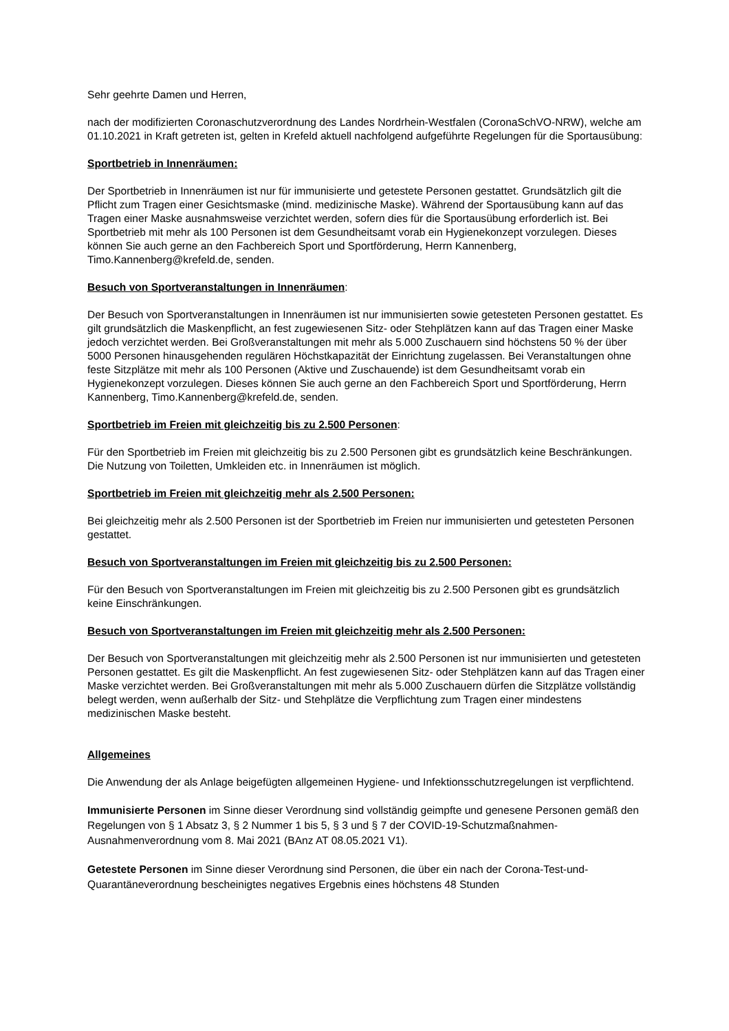Sehr geehrte Damen und Herren,
nach der modifizierten Coronaschutzverordnung des Landes Nordrhein-Westfalen (CoronaSchVO-NRW), welche am 01.10.2021 in Kraft getreten ist, gelten in Krefeld aktuell nachfolgend aufgeführte Regelungen für die Sportausübung:
Sportbetrieb in Innenräumen:
Der Sportbetrieb in Innenräumen ist nur für immunisierte und getestete Personen gestattet. Grundsätzlich gilt die Pflicht zum Tragen einer Gesichtsmaske (mind. medizinische Maske). Während der Sportausübung kann auf das Tragen einer Maske ausnahmsweise verzichtet werden, sofern dies für die Sportausübung erforderlich ist. Bei Sportbetrieb mit mehr als 100 Personen ist dem Gesundheitsamt vorab ein Hygienekonzept vorzulegen. Dieses können Sie auch gerne an den Fachbereich Sport und Sportförderung, Herrn Kannenberg, Timo.Kannenberg@krefeld.de, senden.
Besuch von Sportveranstaltungen in Innenräumen:
Der Besuch von Sportveranstaltungen in Innenräumen ist nur immunisierten sowie getesteten Personen gestattet. Es gilt grundsätzlich die Maskenpflicht, an fest zugewiesenen Sitz- oder Stehplätzen kann auf das Tragen einer Maske jedoch verzichtet werden. Bei Großveranstaltungen mit mehr als 5.000 Zuschauern sind höchstens 50 % der über 5000 Personen hinausgehenden regulären Höchstkapazität der Einrichtung zugelassen. Bei Veranstaltungen ohne feste Sitzplätze mit mehr als 100 Personen (Aktive und Zuschauende) ist dem Gesundheitsamt vorab ein Hygienekonzept vorzulegen. Dieses können Sie auch gerne an den Fachbereich Sport und Sportförderung, Herrn Kannenberg, Timo.Kannenberg@krefeld.de, senden.
Sportbetrieb im Freien mit gleichzeitig bis zu 2.500 Personen:
Für den Sportbetrieb im Freien mit gleichzeitig bis zu 2.500 Personen gibt es grundsätzlich keine Beschränkungen. Die Nutzung von Toiletten, Umkleiden etc. in Innenräumen ist möglich.
Sportbetrieb im Freien mit gleichzeitig mehr als 2.500 Personen:
Bei gleichzeitig mehr als 2.500 Personen ist der Sportbetrieb im Freien nur immunisierten und getesteten Personen gestattet.
Besuch von Sportveranstaltungen im Freien mit gleichzeitig bis zu 2.500 Personen:
Für den Besuch von Sportveranstaltungen im Freien mit gleichzeitig bis zu 2.500 Personen gibt es grundsätzlich keine Einschränkungen.
Besuch von Sportveranstaltungen im Freien mit gleichzeitig mehr als 2.500 Personen:
Der Besuch von Sportveranstaltungen mit gleichzeitig mehr als 2.500 Personen ist nur immunisierten und getesteten Personen gestattet. Es gilt die Maskenpflicht. An fest zugewiesenen Sitz- oder Stehplätzen kann auf das Tragen einer Maske verzichtet werden. Bei Großveranstaltungen mit mehr als 5.000 Zuschauern dürfen die Sitzplätze vollständig belegt werden, wenn außerhalb der Sitz- und Stehplätze die Verpflichtung zum Tragen einer mindestens medizinischen Maske besteht.
Allgemeines
Die Anwendung der als Anlage beigefügten allgemeinen Hygiene- und Infektionsschutzregelungen ist verpflichtend.
Immunisierte Personen im Sinne dieser Verordnung sind vollständig geimpfte und genesene Personen gemäß den Regelungen von § 1 Absatz 3, § 2 Nummer 1 bis 5, § 3 und § 7 der COVID-19-Schutzmaßnahmen-Ausnahmenverordnung vom 8. Mai 2021 (BAnz AT 08.05.2021 V1).
Getestete Personen im Sinne dieser Verordnung sind Personen, die über ein nach der Corona-Test-und-Quarantäneverordnung bescheinigtes negatives Ergebnis eines höchstens 48 Stunden